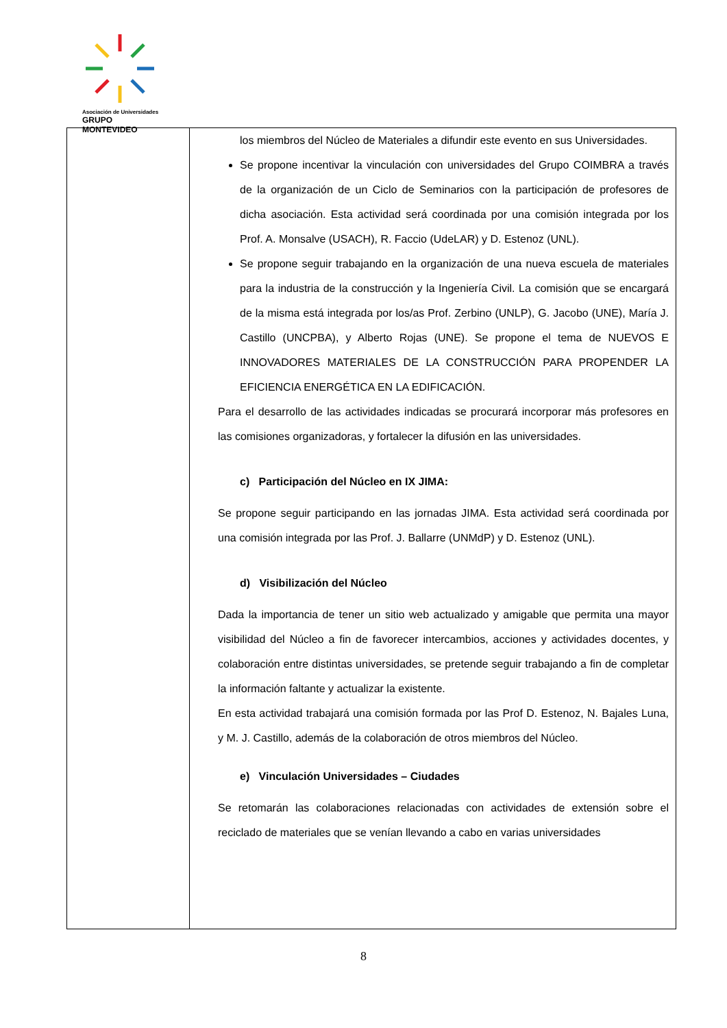Asociación de Universidades
GRUPO MONTEVIDEO
| | los miembros del Núcleo de Materiales a difundir este evento en sus Universidades. Se propone incentivar la vinculación con universidades del Grupo COIMBRA a través de la organización de un Ciclo de Seminarios con la participación de profesores de dicha asociación. Esta actividad será coordinada por una comisión integrada por los Prof. A. Monsalve (USACH), R. Faccio (UdeLAR) y D. Estenoz (UNL). Se propone seguir trabajando en la organización de una nueva escuela de materiales para la industria de la construcción y la Ingeniería Civil. La comisión que se encargará de la misma está integrada por los/as Prof. Zerbino (UNLP), G. Jacobo (UNE), María J. Castillo (UNCPBA), y Alberto Rojas (UNE). Se propone el tema de NUEVOS E INNOVADORES MATERIALES DE LA CONSTRUCCIÓN PARA PROPENDER LA EFICIENCIA ENERGÉTICA EN LA EDIFICACIÓN. Para el desarrollo de las actividades indicadas se procurará incorporar más profesores en las comisiones organizadoras, y fortalecer la difusión en las universidades. c) Participación del Núcleo en IX JIMA: Se propone seguir participando en las jornadas JIMA. Esta actividad será coordinada por una comisión integrada por las Prof. J. Ballarre (UNMdP) y D. Estenoz (UNL). d) Visibilización del Núcleo Dada la importancia de tener un sitio web actualizado y amigable que permita una mayor visibilidad del Núcleo a fin de favorecer intercambios, acciones y actividades docentes, y colaboración entre distintas universidades, se pretende seguir trabajando a fin de completar la información faltante y actualizar la existente. En esta actividad trabajará una comisión formada por las Prof D. Estenoz, N. Bajales Luna, y M. J. Castillo, además de la colaboración de otros miembros del Núcleo. e) Vinculación Universidades – Ciudades Se retomarán las colaboraciones relacionadas con actividades de extensión sobre el reciclado de materiales que se venían llevando a cabo en varias universidades |
8